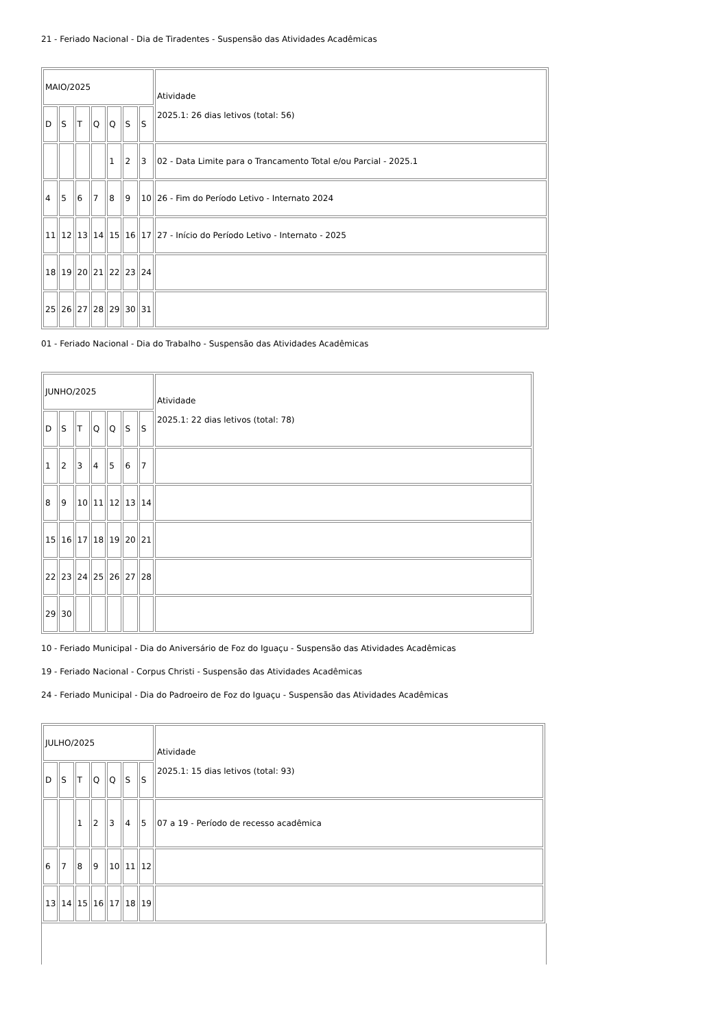21 - Feriado Nacional - Dia de Tiradentes - Suspensão das Atividades Acadêmicas
| MAIO/2025 | | | | | | | Atividade 2025.1: 26 dias letivos (total: 56) |
| D | S | T | Q | Q | S | S | |
| | | | | 1 | 2 | 3 | 02 - Data Limite para o Trancamento Total e/ou Parcial - 2025.1 |
| 4 | 5 | 6 | 7 | 8 | 9 | 10 | 26 - Fim do Período Letivo - Internato 2024 |
| 11 | 12 | 13 | 14 | 15 | 16 | 17 | 27 - Início do Período Letivo - Internato - 2025 |
| 18 | 19 | 20 | 21 | 22 | 23 | 24 | |
| 25 | 26 | 27 | 28 | 29 | 30 | 31 | |
01 - Feriado Nacional - Dia do Trabalho - Suspensão das Atividades Acadêmicas
| JUNHO/2025 | | | | | | | Atividade 2025.1: 22 dias letivos (total: 78) |
| D | S | T | Q | Q | S | S | |
| 1 | 2 | 3 | 4 | 5 | 6 | 7 | |
| 8 | 9 | 10 | 11 | 12 | 13 | 14 | |
| 15 | 16 | 17 | 18 | 19 | 20 | 21 | |
| 22 | 23 | 24 | 25 | 26 | 27 | 28 | |
| 29 | 30 | | | | | | |
10 - Feriado Municipal - Dia do Aniversário de Foz do Iguaçu - Suspensão das Atividades Acadêmicas
19 - Feriado Nacional - Corpus Christi - Suspensão das Atividades Acadêmicas
24 - Feriado Municipal - Dia do Padroeiro de Foz do Iguaçu - Suspensão das Atividades Acadêmicas
| JULHO/2025 | | | | | | | Atividade 2025.1: 15 dias letivos (total: 93) |
| D | S | T | Q | Q | S | S | |
| | | 1 | 2 | 3 | 4 | 5 | 07 a 19 - Período de recesso acadêmica |
| 6 | 7 | 8 | 9 | 10 | 11 | 12 | |
| 13 | 14 | 15 | 16 | 17 | 18 | 19 | |